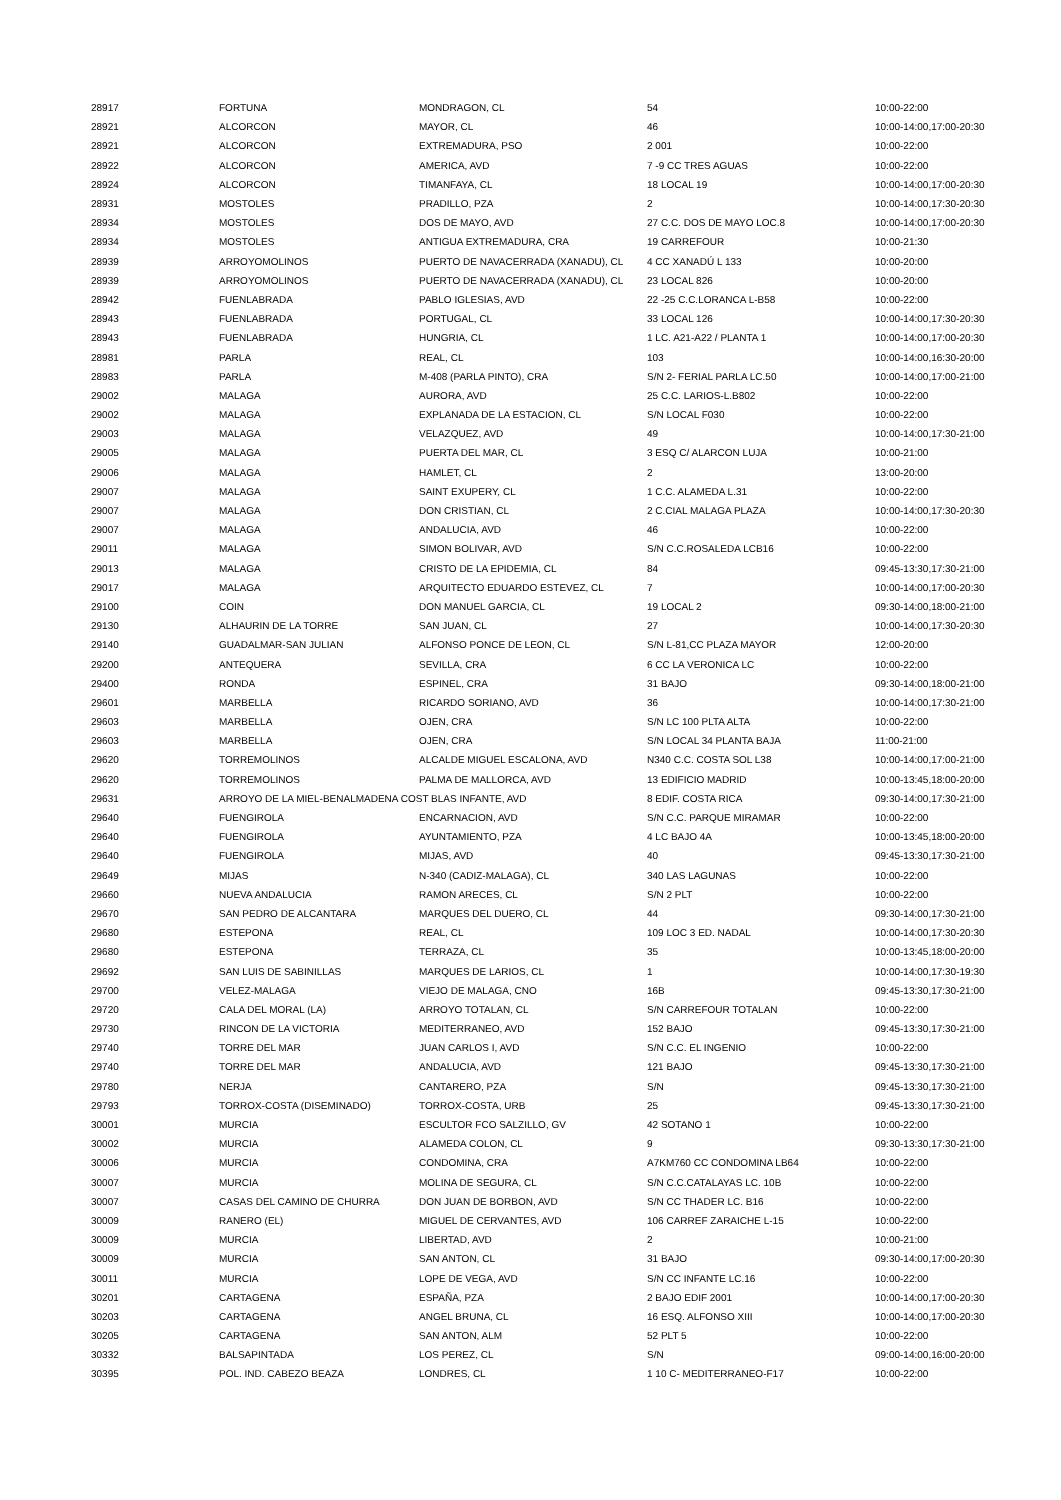| 28917 | FORTUNA | MONDRAGON, CL | 54 | 10:00-22:00 |
| 28921 | ALCORCON | MAYOR, CL | 46 | 10:00-14:00,17:00-20:30 |
| 28921 | ALCORCON | EXTREMADURA, PSO | 2 001 | 10:00-22:00 |
| 28922 | ALCORCON | AMERICA, AVD | 7 -9 CC TRES AGUAS | 10:00-22:00 |
| 28924 | ALCORCON | TIMANFAYA, CL | 18 LOCAL 19 | 10:00-14:00,17:00-20:30 |
| 28931 | MOSTOLES | PRADILLO, PZA | 2 | 10:00-14:00,17:30-20:30 |
| 28934 | MOSTOLES | DOS DE MAYO, AVD | 27 C.C. DOS DE MAYO LOC.8 | 10:00-14:00,17:00-20:30 |
| 28934 | MOSTOLES | ANTIGUA EXTREMADURA, CRA | 19 CARREFOUR | 10:00-21:30 |
| 28939 | ARROYOMOLINOS | PUERTO DE NAVACERRADA (XANADU), CL | 4 CC XANADÚ L 133 | 10:00-20:00 |
| 28939 | ARROYOMOLINOS | PUERTO DE NAVACERRADA (XANADU), CL | 23 LOCAL 826 | 10:00-20:00 |
| 28942 | FUENLABRADA | PABLO IGLESIAS, AVD | 22 -25 C.C.LORANCA L-B58 | 10:00-22:00 |
| 28943 | FUENLABRADA | PORTUGAL, CL | 33 LOCAL 126 | 10:00-14:00,17:30-20:30 |
| 28943 | FUENLABRADA | HUNGRIA, CL | 1 LC. A21-A22 / PLANTA 1 | 10:00-14:00,17:00-20:30 |
| 28981 | PARLA | REAL, CL | 103 | 10:00-14:00,16:30-20:00 |
| 28983 | PARLA | M-408 (PARLA PINTO), CRA | S/N 2- FERIAL PARLA LC.50 | 10:00-14:00,17:00-21:00 |
| 29002 | MALAGA | AURORA, AVD | 25 C.C. LARIOS-L.B802 | 10:00-22:00 |
| 29002 | MALAGA | EXPLANADA DE LA ESTACION, CL | S/N LOCAL F030 | 10:00-22:00 |
| 29003 | MALAGA | VELAZQUEZ, AVD | 49 | 10:00-14:00,17:30-21:00 |
| 29005 | MALAGA | PUERTA DEL MAR, CL | 3 ESQ C/ ALARCON LUJA | 10:00-21:00 |
| 29006 | MALAGA | HAMLET, CL | 2 | 13:00-20:00 |
| 29007 | MALAGA | SAINT EXUPERY, CL | 1 C.C. ALAMEDA L.31 | 10:00-22:00 |
| 29007 | MALAGA | DON CRISTIAN, CL | 2 C.CIAL MALAGA PLAZA | 10:00-14:00,17:30-20:30 |
| 29007 | MALAGA | ANDALUCIA, AVD | 46 | 10:00-22:00 |
| 29011 | MALAGA | SIMON BOLIVAR, AVD | S/N C.C.ROSALEDA LCB16 | 10:00-22:00 |
| 29013 | MALAGA | CRISTO DE LA EPIDEMIA, CL | 84 | 09:45-13:30,17:30-21:00 |
| 29017 | MALAGA | ARQUITECTO EDUARDO ESTEVEZ, CL | 7 | 10:00-14:00,17:00-20:30 |
| 29100 | COIN | DON MANUEL GARCIA, CL | 19 LOCAL 2 | 09:30-14:00,18:00-21:00 |
| 29130 | ALHAURIN DE LA TORRE | SAN JUAN, CL | 27 | 10:00-14:00,17:30-20:30 |
| 29140 | GUADALMAR-SAN JULIAN | ALFONSO PONCE DE LEON, CL | S/N L-81,CC PLAZA MAYOR | 12:00-20:00 |
| 29200 | ANTEQUERA | SEVILLA, CRA | 6 CC LA VERONICA LC | 10:00-22:00 |
| 29400 | RONDA | ESPINEL, CRA | 31 BAJO | 09:30-14:00,18:00-21:00 |
| 29601 | MARBELLA | RICARDO SORIANO, AVD | 36 | 10:00-14:00,17:30-21:00 |
| 29603 | MARBELLA | OJEN, CRA | S/N LC 100 PLTA ALTA | 10:00-22:00 |
| 29603 | MARBELLA | OJEN, CRA | S/N LOCAL 34 PLANTA BAJA | 11:00-21:00 |
| 29620 | TORREMOLINOS | ALCALDE MIGUEL ESCALONA, AVD | N340 C.C. COSTA SOL L38 | 10:00-14:00,17:00-21:00 |
| 29620 | TORREMOLINOS | PALMA DE MALLORCA, AVD | 13 EDIFICIO MADRID | 10:00-13:45,18:00-20:00 |
| 29631 | ARROYO DE LA MIEL-BENALMADENA COST BLAS INFANTE, AVD | | 8 EDIF. COSTA RICA | 09:30-14:00,17:30-21:00 |
| 29640 | FUENGIROLA | ENCARNACION, AVD | S/N C.C. PARQUE MIRAMAR | 10:00-22:00 |
| 29640 | FUENGIROLA | AYUNTAMIENTO, PZA | 4 LC BAJO 4A | 10:00-13:45,18:00-20:00 |
| 29640 | FUENGIROLA | MIJAS, AVD | 40 | 09:45-13:30,17:30-21:00 |
| 29649 | MIJAS | N-340 (CADIZ-MALAGA), CL | 340 LAS LAGUNAS | 10:00-22:00 |
| 29660 | NUEVA ANDALUCIA | RAMON ARECES, CL | S/N 2 PLT | 10:00-22:00 |
| 29670 | SAN PEDRO DE ALCANTARA | MARQUES DEL DUERO, CL | 44 | 09:30-14:00,17:30-21:00 |
| 29680 | ESTEPONA | REAL, CL | 109 LOC 3 ED. NADAL | 10:00-14:00,17:30-20:30 |
| 29680 | ESTEPONA | TERRAZA, CL | 35 | 10:00-13:45,18:00-20:00 |
| 29692 | SAN LUIS DE SABINILLAS | MARQUES DE LARIOS, CL | 1 | 10:00-14:00,17:30-19:30 |
| 29700 | VELEZ-MALAGA | VIEJO DE MALAGA, CNO | 16B | 09:45-13:30,17:30-21:00 |
| 29720 | CALA DEL MORAL (LA) | ARROYO TOTALAN, CL | S/N CARREFOUR TOTALAN | 10:00-22:00 |
| 29730 | RINCON DE LA VICTORIA | MEDITERRANEO, AVD | 152 BAJO | 09:45-13:30,17:30-21:00 |
| 29740 | TORRE DEL MAR | JUAN CARLOS I, AVD | S/N C.C. EL INGENIO | 10:00-22:00 |
| 29740 | TORRE DEL MAR | ANDALUCIA, AVD | 121 BAJO | 09:45-13:30,17:30-21:00 |
| 29780 | NERJA | CANTARERO, PZA | S/N | 09:45-13:30,17:30-21:00 |
| 29793 | TORROX-COSTA (DISEMINADO) | TORROX-COSTA, URB | 25 | 09:45-13:30,17:30-21:00 |
| 30001 | MURCIA | ESCULTOR FCO SALZILLO, GV | 42 SOTANO 1 | 10:00-22:00 |
| 30002 | MURCIA | ALAMEDA COLON, CL | 9 | 09:30-13:30,17:30-21:00 |
| 30006 | MURCIA | CONDOMINA, CRA | A7KM760 CC CONDOMINA LB64 | 10:00-22:00 |
| 30007 | MURCIA | MOLINA DE SEGURA, CL | S/N C.C.CATALAYAS LC. 10B | 10:00-22:00 |
| 30007 | CASAS DEL CAMINO DE CHURRA | DON JUAN DE BORBON, AVD | S/N CC THADER LC. B16 | 10:00-22:00 |
| 30009 | RANERO (EL) | MIGUEL DE CERVANTES, AVD | 106 CARREF ZARAICHE L-15 | 10:00-22:00 |
| 30009 | MURCIA | LIBERTAD, AVD | 2 | 10:00-21:00 |
| 30009 | MURCIA | SAN ANTON, CL | 31 BAJO | 09:30-14:00,17:00-20:30 |
| 30011 | MURCIA | LOPE DE VEGA, AVD | S/N CC INFANTE LC.16 | 10:00-22:00 |
| 30201 | CARTAGENA | ESPAÑA, PZA | 2 BAJO EDIF 2001 | 10:00-14:00,17:00-20:30 |
| 30203 | CARTAGENA | ANGEL BRUNA, CL | 16 ESQ. ALFONSO XIII | 10:00-14:00,17:00-20:30 |
| 30205 | CARTAGENA | SAN ANTON, ALM | 52 PLT 5 | 10:00-22:00 |
| 30332 | BALSAPINTADA | LOS PEREZ, CL | S/N | 09:00-14:00,16:00-20:00 |
| 30395 | POL. IND. CABEZO BEAZA | LONDRES, CL | 1 10 C- MEDITERRANEO-F17 | 10:00-22:00 |